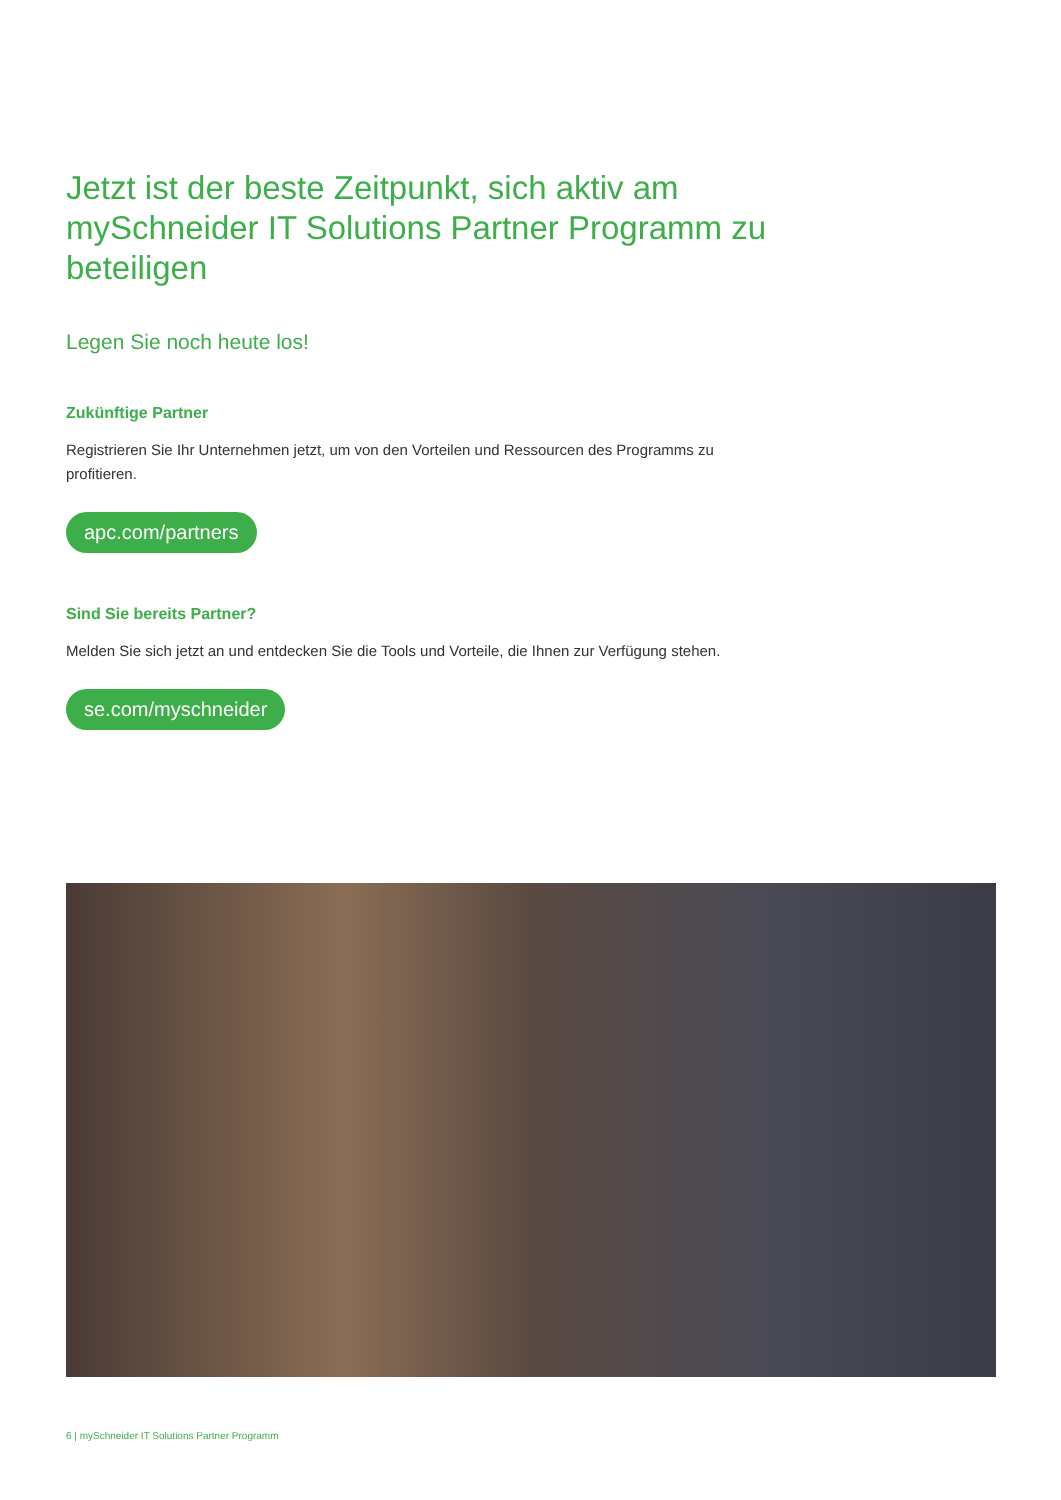Jetzt ist der beste Zeitpunkt, sich aktiv am mySchneider IT Solutions Partner Programm zu beteiligen
Legen Sie noch heute los!
Zukünftige Partner
Registrieren Sie Ihr Unternehmen jetzt, um von den Vorteilen und Ressourcen des Programms zu profitieren.
apc.com/partners
Sind Sie bereits Partner?
Melden Sie sich jetzt an und entdecken Sie die Tools und Vorteile, die Ihnen zur Verfügung stehen.
se.com/myschneider
6 | mySchneider IT Solutions Partner Programm